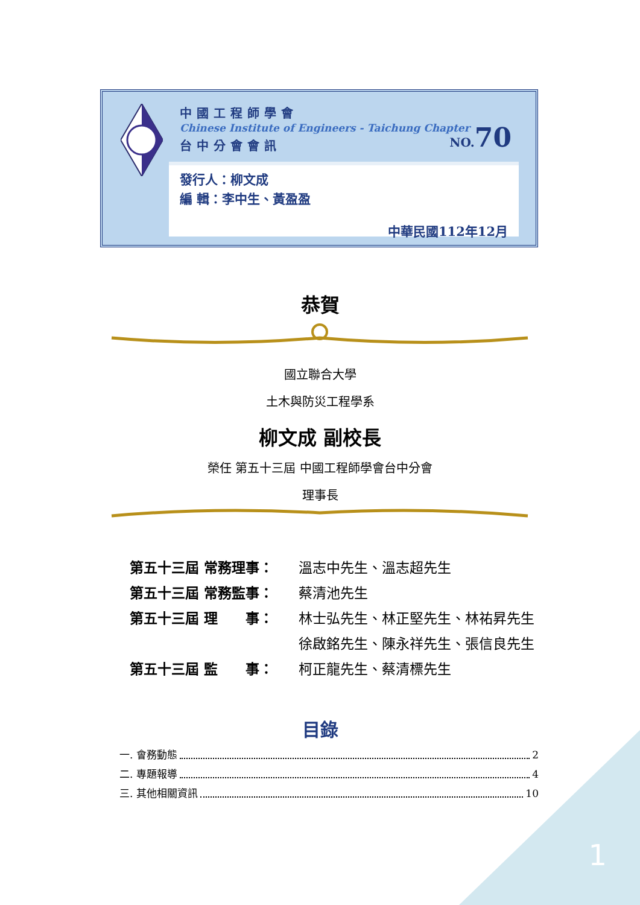中國工程師學會
Chinese Institute of Engineers - Taichung Chapter
台中分會會訊
NO.70
發行人：柳文成
編 輯：李中生、黃盈盈
中華民國112年12月
恭賀
國立聯合大學
土木與防災工程學系
柳文成 副校長
榮任 第五十三屆 中國工程師學會台中分會
理事長
第五十三屆 常務理事： 溫志中先生、溫志超先生
第五十三屆 常務監事： 蔡清池先生
第五十三屆 理　　事： 林士弘先生、林正堅先生、林祐昇先生
. 徐啟銘先生、陳永祥先生、張信良先生
第五十三屆 監　　事： 柯正龍先生、蔡清標先生
目錄
一. 會務動態 2
二. 專題報導 4
三. 其他相關資訊 10
1